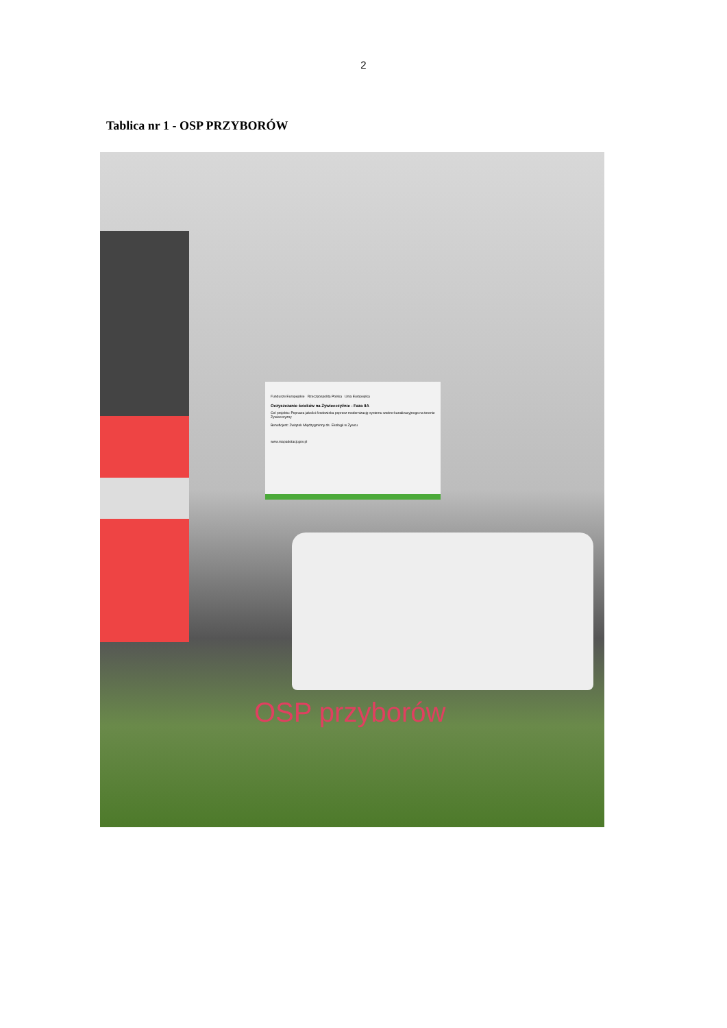2
Tablica nr 1 - OSP PRZYBORÓW
Fundusze Europejskie Rzeczpospolita Polska Unia Europejska
Oczyszczanie ścieków na Żywiecczyźnie - Faza IIA
Cel projektu: Poprawa jakości środowiska poprzez modernizację systemu wodno-kanalizacyjnego na terenie Żywiecczyzny
Beneficjent: Związek Międzygminny ds. Ekologii w Żywcu
www.mapadotacji.gov.pl
OSP przyborów